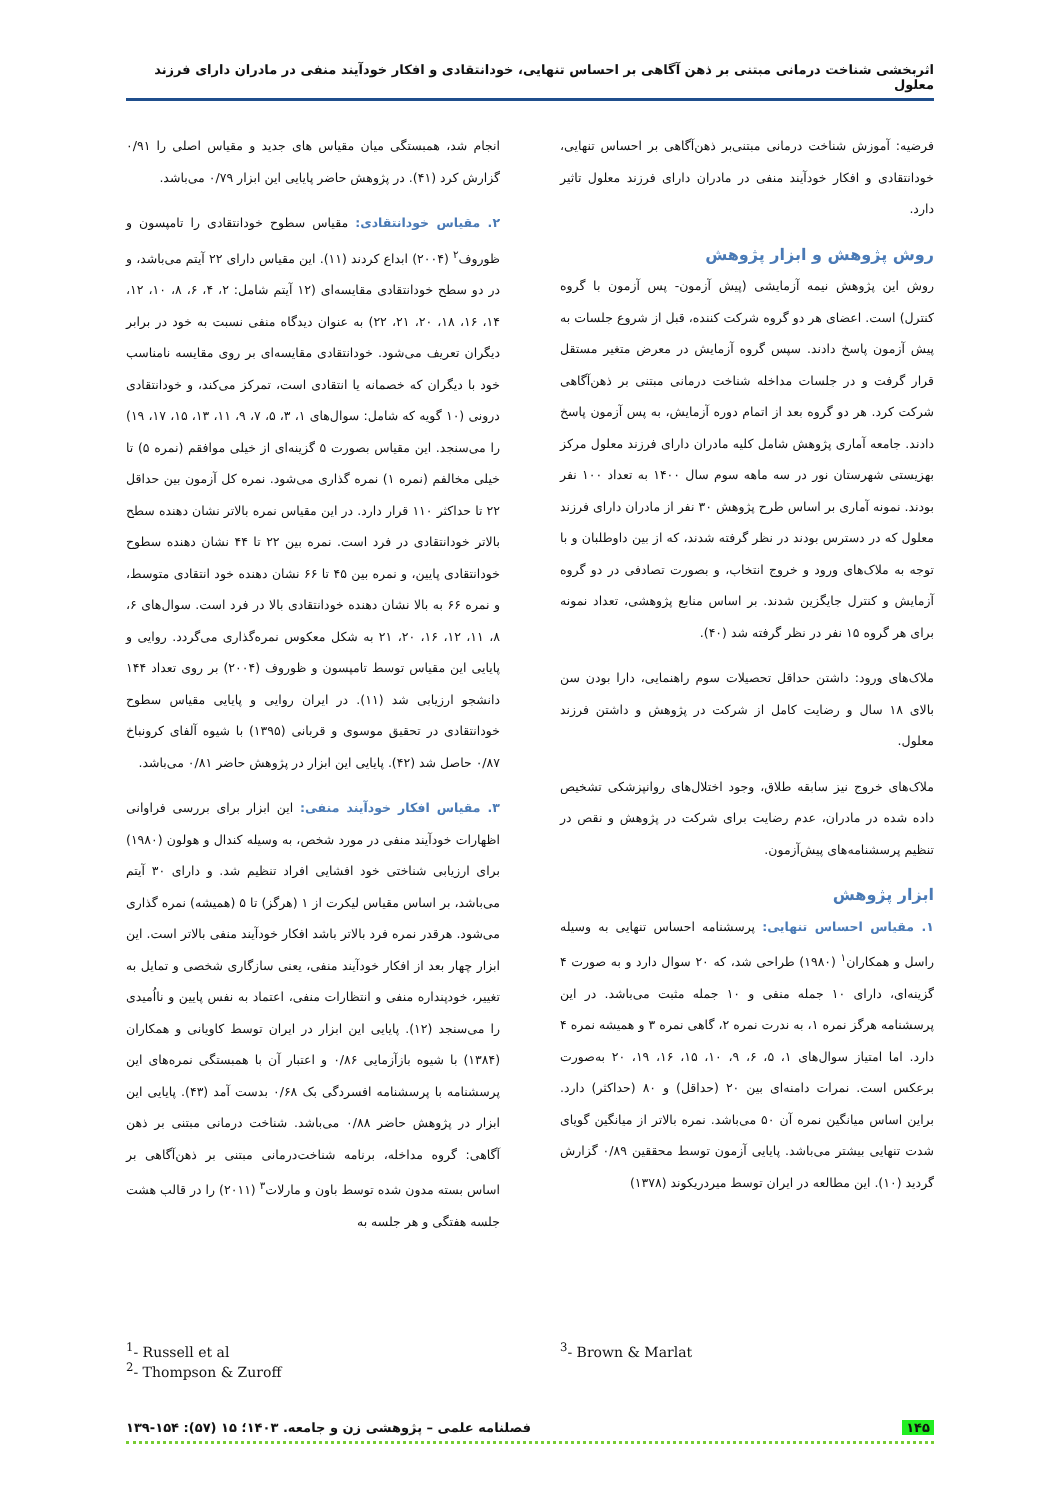اثربخشی شناخت درمانی مبتنی بر ذهن آگاهی بر احساس تنهایی، خودانتقادی و افکار خودآیند منفی در مادران دارای فرزند معلول
فرضیه: آموزش شناخت درمانی مبتنی‌بر ذهن‌آگاهی بر احساس تنهایی، خودانتقادی و افکار خودآیند منفی در مادران دارای فرزند معلول تاثیر دارد.
روش پژوهش و ابزار پژوهش
روش این پژوهش نیمه آزمایشی (پیش آزمون- پس آزمون با گروه کنترل) است. اعضای هر دو گروه شرکت کننده، قبل از شروع جلسات به پیش آزمون پاسخ دادند. سپس گروه آزمایش در معرض متغیر مستقل قرار گرفت و در جلسات مداخله شناخت درمانی مبتنی بر ذهن‌آگاهی شرکت کرد. هر دو گروه بعد از اتمام دوره آزمایش، به پس آزمون پاسخ دادند. جامعه آماری پژوهش شامل کلیه مادران دارای فرزند معلول مرکز بهزیستی شهرستان نور در سه ماهه سوم سال ۱۴۰۰ به تعداد ۱۰۰ نفر بودند. نمونه آماری بر اساس طرح پژوهش ۳۰ نفر از مادران دارای فرزند معلول که در دسترس بودند در نظر گرفته شدند، که از بین داوطلبان و با توجه به ملاک‌های ورود و خروج انتخاب، و بصورت تصادفی در دو گروه آزمایش و کنترل جایگزین شدند. بر اساس منابع پژوهشی، تعداد نمونه برای هر گروه ۱۵ نفر در نظر گرفته شد (۴۰).
ملاک‌های ورود: داشتن حداقل تحصیلات سوم راهنمایی، دارا بودن سن بالای ۱۸ سال و رضایت کامل از شرکت در پژوهش و داشتن فرزند معلول.
ملاک‌های خروج نیز سابقه طلاق، وجود اختلال‌های روانپزشکی تشخیص داده شده در مادران، عدم رضایت برای شرکت در پژوهش و نقص در تنظیم پرسشنامه‌های پیش‌آزمون.
ابزار پژوهش
۱. مقیاس احساس تنهایی: پرسشنامه احساس تنهایی به وسیله راسل و همکاران<sup>۱</sup> (۱۹۸۰) طراحی شد، که ۲۰ سوال دارد و به صورت ۴ گزینه‌ای، دارای ۱۰ جمله منفی و ۱۰ جمله مثبت می‌باشد. در این پرسشنامه هرگز نمره ۱، به ندرت نمره ۲، گاهی نمره ۳ و همیشه نمره ۴ دارد. اما امتیاز سوال‌های ۱، ۵، ۶، ۹، ۱۰، ۱۵، ۱۶، ۱۹، ۲۰ به‌صورت برعکس است. نمرات دامنه‌ای بین ۲۰ (حداقل) و ۸۰ (حداکثر) دارد. براین اساس میانگین نمره آن ۵۰ می‌باشد. نمره بالاتر از میانگین گویای شدت تنهایی بیشتر می‌باشد. پایایی آزمون توسط محققین ۰/۸۹ گزارش گردید (۱۰). این مطالعه در ایران توسط میردریکوند (۱۳۷۸)
انجام شد، همبستگی میان مقیاس های جدید و مقیاس اصلی را ۰/۹۱ گزارش کرد (۴۱). در پژوهش حاضر پایایی این ابزار ۰/۷۹ می‌باشد.
۲. مقیاس خودانتقادی: مقیاس سطوح خودانتقادی را تامپسون و ظوروف<sup>۲</sup> (۲۰۰۴) ابداع کردند (۱۱). این مقیاس دارای ۲۲ آیتم می‌باشد، و در دو سطح خودانتقادی مقایسه‌ای (۱۲ آیتم شامل: ۲، ۴، ۶، ۸، ۱۰، ۱۲، ۱۴، ۱۶، ۱۸، ۲۰، ۲۱، ۲۲) به عنوان دیدگاه منفی نسبت به خود در برابر دیگران تعریف می‌شود. خودانتقادی مقایسه‌ای بر روی مقایسه نامناسب خود با دیگران که خصمانه یا انتقادی است، تمرکز می‌کند، و خودانتقادی درونی (۱۰ گویه که شامل: سوال‌های ۱، ۳، ۵، ۷، ۹، ۱۱، ۱۳، ۱۵، ۱۷، ۱۹) را می‌سنجد. این مقیاس بصورت ۵ گزینه‌ای از خیلی موافقم (نمره ۵) تا خیلی مخالفم (نمره ۱) نمره گذاری می‌شود. نمره کل آزمون بین حداقل ۲۲ تا حداکثر ۱۱۰ قرار دارد. در این مقیاس نمره بالاتر نشان دهنده سطح بالاتر خودانتقادی در فرد است. نمره بین ۲۲ تا ۴۴ نشان دهنده سطوح خودانتقادی پایین، و نمره بین ۴۵ تا ۶۶ نشان دهنده خود انتقادی متوسط، و نمره ۶۶ به بالا نشان دهنده خودانتقادی بالا در فرد است. سوال‌های ۶، ۸، ۱۱، ۱۲، ۱۶، ۲۰، ۲۱ به شکل معکوس نمره‌گذاری می‌گردد. روایی و پایایی این مقیاس توسط تامپسون و ظوروف (۲۰۰۴) بر روی تعداد ۱۴۴ دانشجو ارزیابی شد (۱۱). در ایران روایی و پایایی مقیاس سطوح خودانتقادی در تحقیق موسوی و قربانی (۱۳۹۵) با شیوه آلفای کرونباخ ۰/۸۷ حاصل شد (۴۲). پایایی این ابزار در پژوهش حاضر ۰/۸۱ می‌باشد.
۳. مقیاس افکار خودآیند منفی: این ابزار برای بررسی فراوانی اظهارات خودآیند منفی در مورد شخص، به وسیله کندال و هولون (۱۹۸۰) برای ارزیابی شناختی خود افشایی افراد تنظیم شد. و دارای ۳۰ آیتم می‌باشد، بر اساس مقیاس لیکرت از ۱ (هرگز) تا ۵ (همیشه) نمره گذاری می‌شود. هرقدر نمره فرد بالاتر باشد افکار خودآیند منفی بالاتر است. این ابزار چهار بعد از افکار خودآیند منفی، یعنی سازگاری شخصی و تمایل به تغییر، خودپنداره منفی و انتظارات منفی، اعتماد به نفس پایین و نااُمیدی را می‌سنجد (۱۲). پایایی این ابزار در ایران توسط کاویانی و همکاران (۱۳۸۴) با شیوه بازآزمایی ۰/۸۶ و اعتبار آن با همبستگی نمره‌های این پرسشنامه با پرسشنامه افسردگی بک ۰/۶۸ بدست آمد (۴۳). پایایی این ابزار در پژوهش حاضر ۰/۸۸ می‌باشد. شناخت درمانی مبتنی بر ذهن آگاهی: گروه مداخله، برنامه شناخت‌درمانی مبتنی بر ذهن‌آگاهی بر اساس بسته مدون شده توسط باون و مارلات<sup>۳</sup> (۲۰۱۱) را در قالب هشت جلسه هفتگی و هر جلسه به
<sup>1</sup>- Russell et al
<sup>2</sup>- Thompson & Zuroff
<sup>3</sup>- Brown & Marlat
۱۴۵ فصلنامه علمی – پژوهشی زن و جامعه. ۱۴۰۳؛ ۱۵ (۵۷): ۱۵۴-۱۳۹